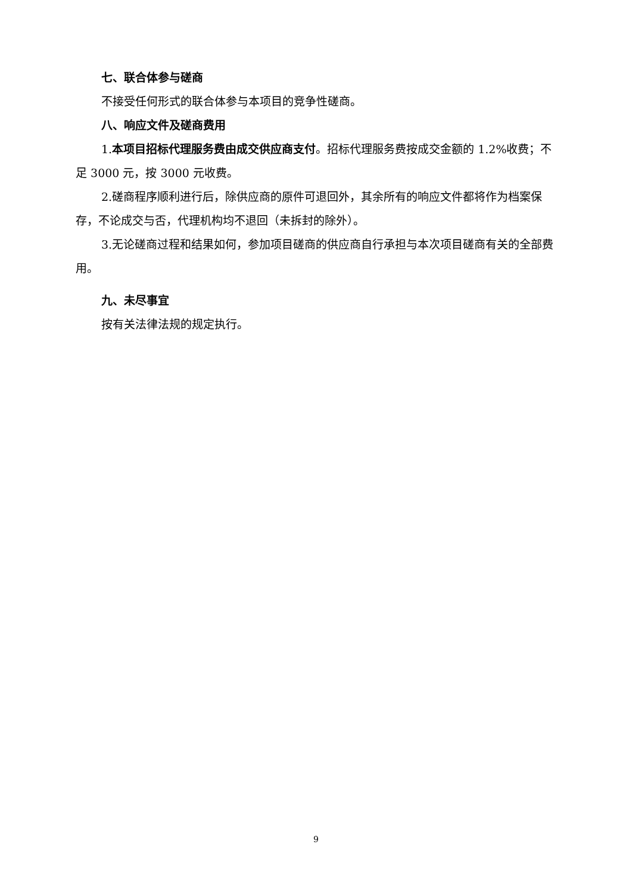七、联合体参与磋商
不接受任何形式的联合体参与本项目的竞争性磋商。
八、响应文件及磋商费用
1.本项目招标代理服务费由成交供应商支付。招标代理服务费按成交金额的 1.2%收费；不足 3000 元，按 3000 元收费。
2.磋商程序顺利进行后，除供应商的原件可退回外，其余所有的响应文件都将作为档案保存，不论成交与否，代理机构均不退回（未拆封的除外）。
3.无论磋商过程和结果如何，参加项目磋商的供应商自行承担与本次项目磋商有关的全部费用。
九、未尽事宜
按有关法律法规的规定执行。
9